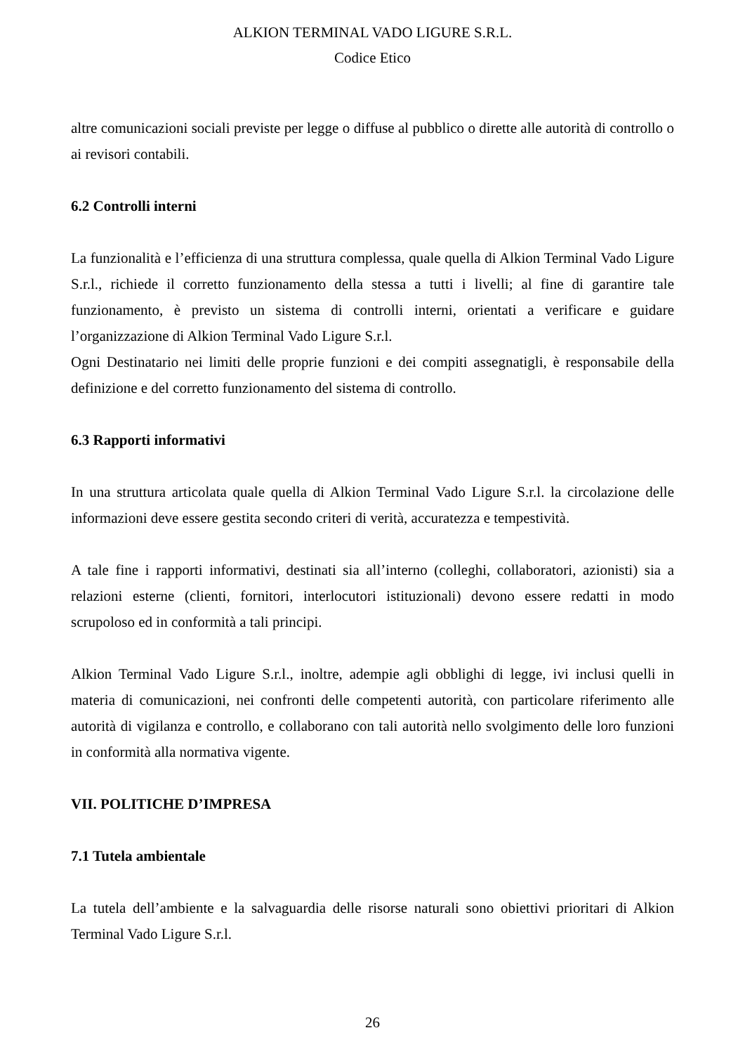ALKION TERMINAL VADO LIGURE S.R.L.
Codice Etico
altre comunicazioni sociali previste per legge o diffuse al pubblico o dirette alle autorità di controllo o ai revisori contabili.
6.2 Controlli interni
La funzionalità e l’efficienza di una struttura complessa, quale quella di Alkion Terminal Vado Ligure S.r.l., richiede il corretto funzionamento della stessa a tutti i livelli; al fine di garantire tale funzionamento, è previsto un sistema di controlli interni, orientati a verificare e guidare l’organizzazione di Alkion Terminal Vado Ligure S.r.l.
Ogni Destinatario nei limiti delle proprie funzioni e dei compiti assegnatigli, è responsabile della definizione e del corretto funzionamento del sistema di controllo.
6.3 Rapporti informativi
In una struttura articolata quale quella di Alkion Terminal Vado Ligure S.r.l. la circolazione delle informazioni deve essere gestita secondo criteri di verità, accuratezza e tempestività.
A tale fine i rapporti informativi, destinati sia all’interno (colleghi, collaboratori, azionisti) sia a relazioni esterne (clienti, fornitori, interlocutori istituzionali) devono essere redatti in modo scrupoloso ed in conformità a tali principi.
Alkion Terminal Vado Ligure S.r.l., inoltre, adempie agli obblighi di legge, ivi inclusi quelli in materia di comunicazioni, nei confronti delle competenti autorità, con particolare riferimento alle autorità di vigilanza e controllo, e collaborano con tali autorità nello svolgimento delle loro funzioni in conformità alla normativa vigente.
VII. POLITICHE D’IMPRESA
7.1 Tutela ambientale
La tutela dell’ambiente e la salvaguardia delle risorse naturali sono obiettivi prioritari di Alkion Terminal Vado Ligure S.r.l.
26